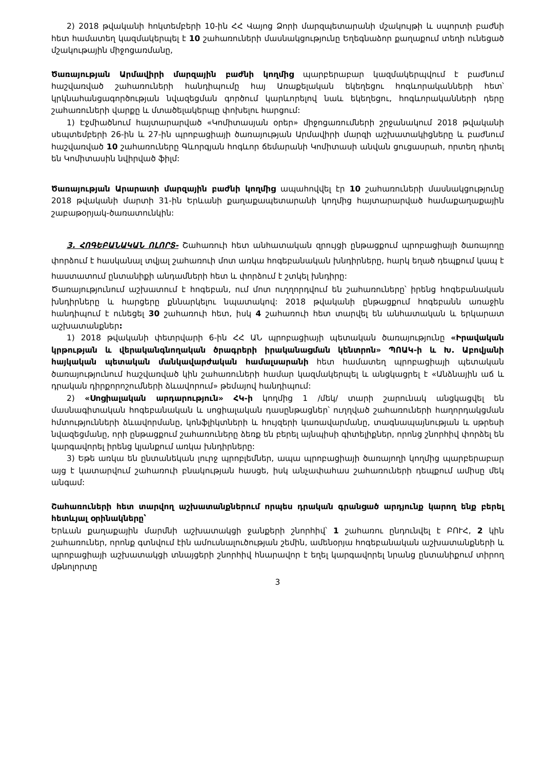2) 2018 թվականի հոկտեմբերի 10-ին ՀՀ Վայոց Ձորի մարզպետարանի մշակույթի և սպորտի բաժնի հետ համատեղ կազմակերպել է 10 շահառուների մասնակցությունը Եղեգնաձոր քաղաքում տեղի ունեցած մշակութային միջոցառմանը,
Ծառայության Արմավիրի մարզային բաժնի կողմից պարբերաբար կազմակերպվում է բաժնում հաշվառված շահառուների հանդիպումը հայ Առաքելական եկեղեցու հոգևորականների հետ՝ կրկնահանցագործության նվազեցման գործում կարևորելով նաև եկեղեցու, հոգևորականների դերը շահառուների վարքը և մտածելակերպը փոխելու հարցում:
1) Էջմիածնում հայտարարված «Կոմիտասյան օրեր» միջոցառումների շրջանակում 2018 թվականի սեպտեմբերի 26-ին և 27-ին պրոբացիայի ծառայության Արմավիրի մարզի աշխատակիցները և բաժնում հաշվառված 10 շահառուները Գևորգյան հոգևոր ճեմարանի Կոմիտասի անվան ցուցասրահ, որտեղ դիտել են Կոմիտասին նվիրված ֆիլմ:
Ծառայության Արարատի մարզային բաժնի կողմից ապահովվել էր 10 շահառուների մասնակցությունը 2018 թվականի մարտի 31-ին Երևանի քաղաքապետարանի կողմից հայտարարված համաքաղաքային շաբաթօրյակ-ծառատունկին:
3. ՀՈԳԵԲԱՆԱԿԱՆ ՈԼՈՐՏ- Շահառուի հետ անհատական զրույցի ընթացքում պրոբացիայի ծառայողը փորձում է հասկանալ տվյալ շահառուի մոտ առկա հոգեբանական խնդիրները, հարկ եղած դեպքում կապ է հաստատում ընտանիքի անդամների հետ և փորձում է շտկել խնդիրը:
Ծառայությունում աշխատում է հոգեբան, ում մոտ ուղղորդվում են շահառուները՝ իրենց հոգեբանական խնդիրները և հարցերը քննարկելու նպատակով: 2018 թվականի ընթացքում հոգեբանն առաջին հանդիպում է ունեցել 30 շահառուի հետ, իսկ 4 շահառուի հետ տարվել են անհատական և երկարատ աշխատանքներ:
1) 2018 թվականի փետրվարի 6-ին ՀՀ ԱՆ պրոբացիայի պետական ծառայությունը «Իրավական կրթության և վերականգնողական ծրագրերի իրականացման կենտրոն» ՊՈԱԿ-ի և Խ. Աբովյանի հայկական պետական մանկավարժական համալսարանի հետ համատեղ պրոբացիայի պետական ծառայությունում հաշվառված կին շահառուների համար կազմակերպել և անցկացրել է «Անձնային աճ և դրական դիրքորոշումների ձևավորում» թեմայով հանդիպում:
2) «Սոցիալական արդարություն» ՀԿ-ի կողմից 1 /մեկ/ տարի շարունակ անցկացվել են մասնագիտական հոգեբանական և սոցիալական դասընթացներ՝ ուղղված շահառուների հաղորդակցման հմտությունների ձևավորմանը, կոնֆլիկտների և հույզերի կառավարմանը, տագնապայնության և սթրեսի նվազեցմանը, որի ընթացքում շահառուները ձեռք են բերել այնպիսի գիտելիքներ, որոնց շնորհիվ փորձել են կարգավորել իրենց կյանքում առկա խնդիրները:
3) Եթե առկա են ընտանեկան լուրջ պրոբլեմներ, ապա պրոբացիայի ծառայողի կողմից պարբերաբար այց է կատարվում շահառուի բնակության հասցե, իսկ անչափահաս շահառուների դեպքում ամիսը մեկ անգամ:
Շահառուների հետ տարվող աշխատանքներում որպես դրական գրանցած արդյունք կարող ենք բերել հետևյալ օրինակները՝
Երևան քաղաքային մարմնի աշխատակցի ջանքերի շնորհիվ՝ 1 շահառու ընդունվել է ԲՈՒՀ, 2 կին շահառուներ, որոնք գտնվում էին ամուսնալուծության շեմին, ամենօրյա հոգեբանական աշխատանքների և պրոբացիայի աշխատակցի տնայցերի շնորհիվ հնարավոր է եղել կարգավորել նրանց ընտանիքում տիրող մթնոլորտը
3